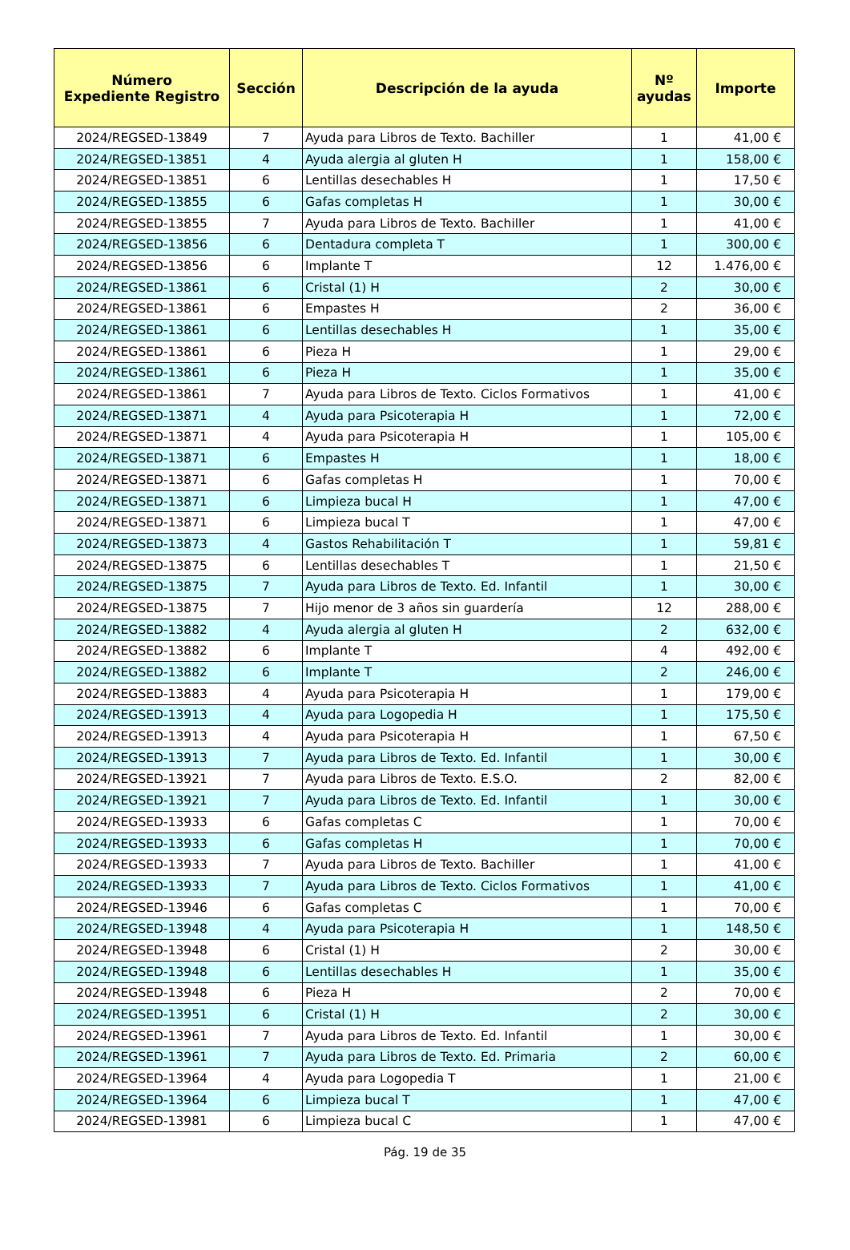| Número Expediente Registro | Sección | Descripción de la ayuda | Nº ayudas | Importe |
| --- | --- | --- | --- | --- |
| 2024/REGSED-13849 | 7 | Ayuda para Libros de Texto. Bachiller | 1 | 41,00 € |
| 2024/REGSED-13851 | 4 | Ayuda alergia al gluten H | 1 | 158,00 € |
| 2024/REGSED-13851 | 6 | Lentillas desechables H | 1 | 17,50 € |
| 2024/REGSED-13855 | 6 | Gafas completas H | 1 | 30,00 € |
| 2024/REGSED-13855 | 7 | Ayuda para Libros de Texto. Bachiller | 1 | 41,00 € |
| 2024/REGSED-13856 | 6 | Dentadura completa T | 1 | 300,00 € |
| 2024/REGSED-13856 | 6 | Implante T | 12 | 1.476,00 € |
| 2024/REGSED-13861 | 6 | Cristal (1) H | 2 | 30,00 € |
| 2024/REGSED-13861 | 6 | Empastes H | 2 | 36,00 € |
| 2024/REGSED-13861 | 6 | Lentillas desechables H | 1 | 35,00 € |
| 2024/REGSED-13861 | 6 | Pieza H | 1 | 29,00 € |
| 2024/REGSED-13861 | 6 | Pieza H | 1 | 35,00 € |
| 2024/REGSED-13861 | 7 | Ayuda para Libros de Texto. Ciclos Formativos | 1 | 41,00 € |
| 2024/REGSED-13871 | 4 | Ayuda para Psicoterapia H | 1 | 72,00 € |
| 2024/REGSED-13871 | 4 | Ayuda para Psicoterapia H | 1 | 105,00 € |
| 2024/REGSED-13871 | 6 | Empastes H | 1 | 18,00 € |
| 2024/REGSED-13871 | 6 | Gafas completas H | 1 | 70,00 € |
| 2024/REGSED-13871 | 6 | Limpieza bucal H | 1 | 47,00 € |
| 2024/REGSED-13871 | 6 | Limpieza bucal T | 1 | 47,00 € |
| 2024/REGSED-13873 | 4 | Gastos Rehabilitación T | 1 | 59,81 € |
| 2024/REGSED-13875 | 6 | Lentillas desechables T | 1 | 21,50 € |
| 2024/REGSED-13875 | 7 | Ayuda para Libros de Texto. Ed. Infantil | 1 | 30,00 € |
| 2024/REGSED-13875 | 7 | Hijo menor de 3 años sin guardería | 12 | 288,00 € |
| 2024/REGSED-13882 | 4 | Ayuda alergia al gluten H | 2 | 632,00 € |
| 2024/REGSED-13882 | 6 | Implante T | 4 | 492,00 € |
| 2024/REGSED-13882 | 6 | Implante T | 2 | 246,00 € |
| 2024/REGSED-13883 | 4 | Ayuda para Psicoterapia H | 1 | 179,00 € |
| 2024/REGSED-13913 | 4 | Ayuda para Logopedia H | 1 | 175,50 € |
| 2024/REGSED-13913 | 4 | Ayuda para Psicoterapia H | 1 | 67,50 € |
| 2024/REGSED-13913 | 7 | Ayuda para Libros de Texto. Ed. Infantil | 1 | 30,00 € |
| 2024/REGSED-13921 | 7 | Ayuda para Libros de Texto. E.S.O. | 2 | 82,00 € |
| 2024/REGSED-13921 | 7 | Ayuda para Libros de Texto. Ed. Infantil | 1 | 30,00 € |
| 2024/REGSED-13933 | 6 | Gafas completas C | 1 | 70,00 € |
| 2024/REGSED-13933 | 6 | Gafas completas H | 1 | 70,00 € |
| 2024/REGSED-13933 | 7 | Ayuda para Libros de Texto. Bachiller | 1 | 41,00 € |
| 2024/REGSED-13933 | 7 | Ayuda para Libros de Texto. Ciclos Formativos | 1 | 41,00 € |
| 2024/REGSED-13946 | 6 | Gafas completas C | 1 | 70,00 € |
| 2024/REGSED-13948 | 4 | Ayuda para Psicoterapia H | 1 | 148,50 € |
| 2024/REGSED-13948 | 6 | Cristal (1) H | 2 | 30,00 € |
| 2024/REGSED-13948 | 6 | Lentillas desechables H | 1 | 35,00 € |
| 2024/REGSED-13948 | 6 | Pieza H | 2 | 70,00 € |
| 2024/REGSED-13951 | 6 | Cristal (1) H | 2 | 30,00 € |
| 2024/REGSED-13961 | 7 | Ayuda para Libros de Texto. Ed. Infantil | 1 | 30,00 € |
| 2024/REGSED-13961 | 7 | Ayuda para Libros de Texto. Ed. Primaria | 2 | 60,00 € |
| 2024/REGSED-13964 | 4 | Ayuda para Logopedia T | 1 | 21,00 € |
| 2024/REGSED-13964 | 6 | Limpieza bucal T | 1 | 47,00 € |
| 2024/REGSED-13981 | 6 | Limpieza bucal C | 1 | 47,00 € |
Pág. 19 de 35